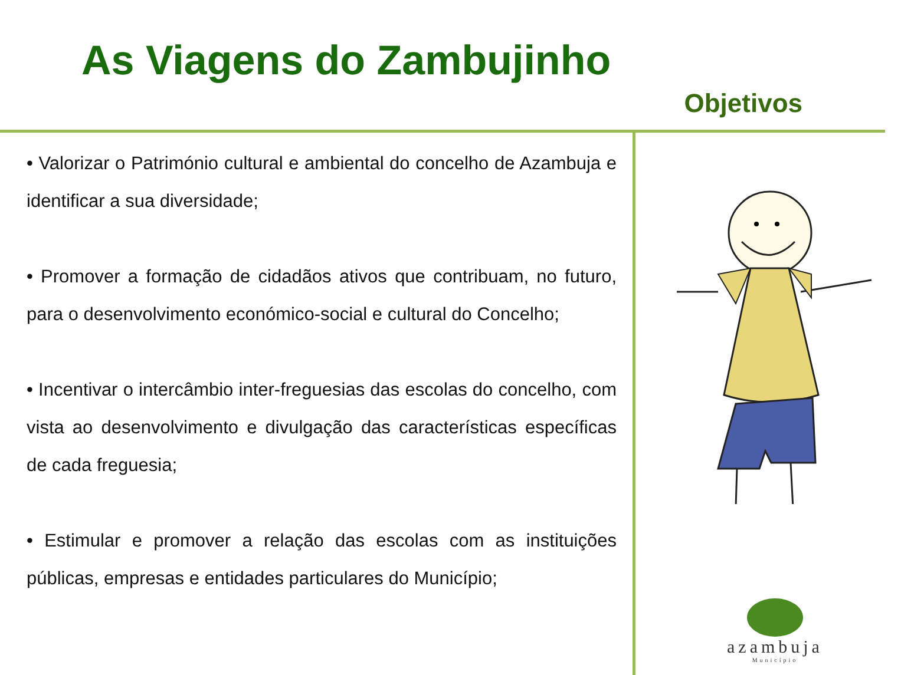As Viagens do Zambujinho
Objetivos
• Valorizar o Património cultural e ambiental do concelho de Azambuja e identificar a sua diversidade;
• Promover a formação de cidadãos ativos que contribuam, no futuro, para o desenvolvimento económico-social e cultural do Concelho;
• Incentivar o intercâmbio inter-freguesias das escolas do concelho, com vista ao desenvolvimento e divulgação das características específicas de cada freguesia;
• Estimular e promover a relação das escolas com as instituições públicas, empresas e entidades particulares do Município;
azambuja
Município